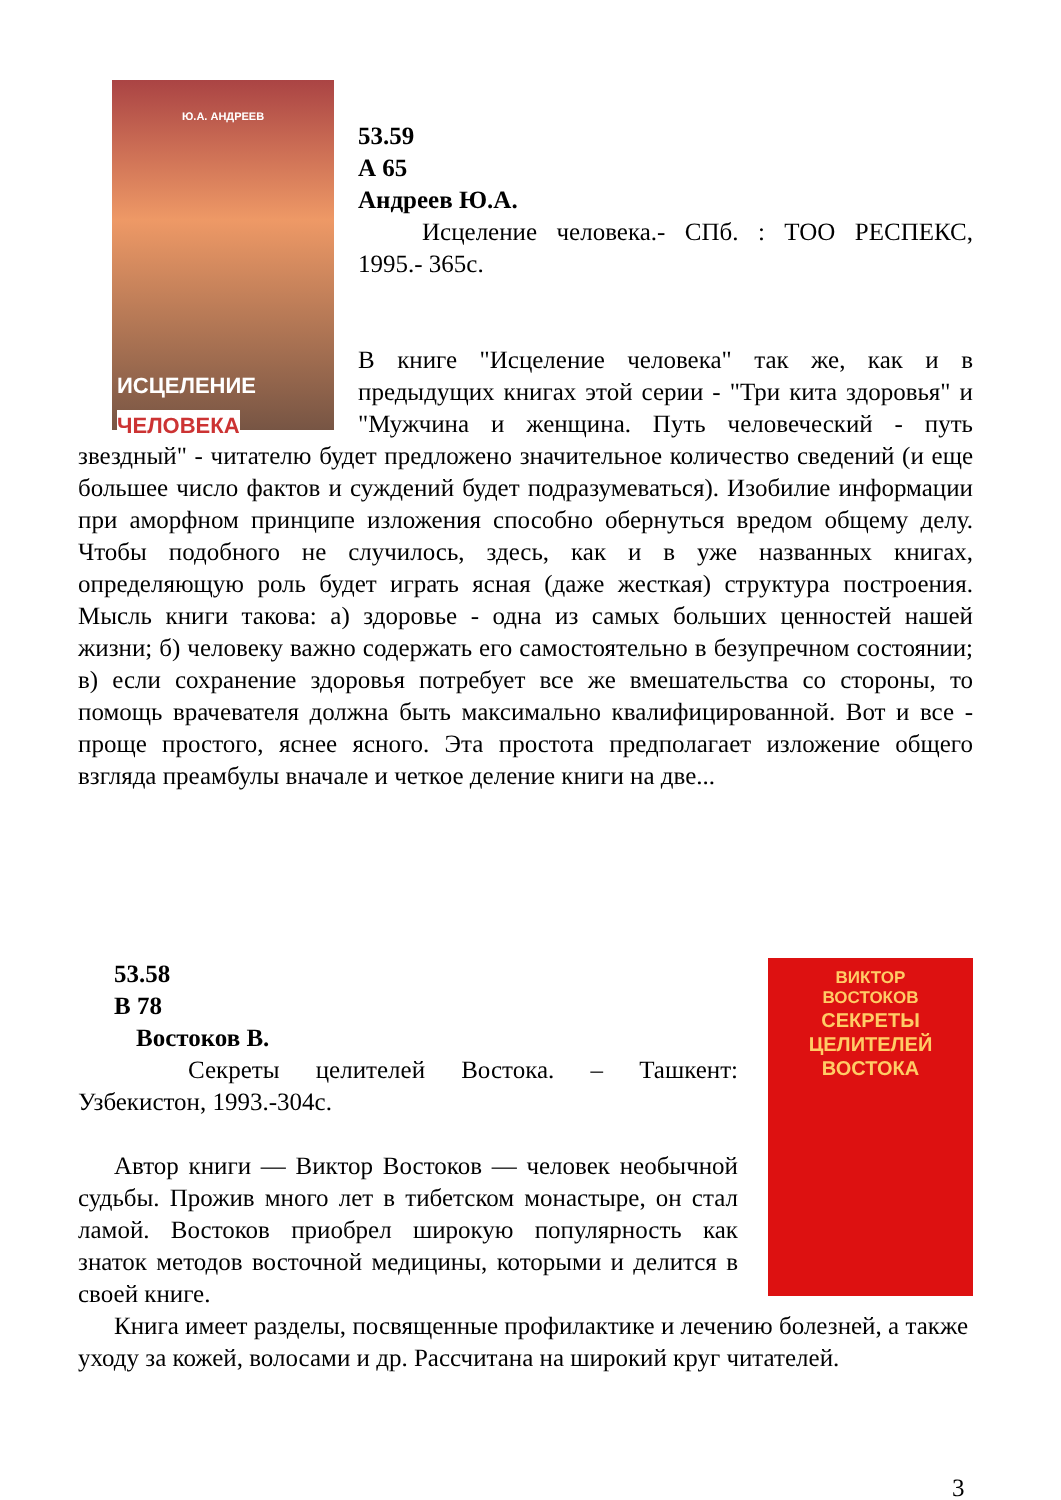Ю.А. АНДРЕЕВ
ИСЦЕЛЕНИЕ
ЧЕЛОВЕКА
53.59
А 65
Андреев Ю.А.
Исцеление человека.- СПб. : ТОО РЕСПЕКС, 1995.- 365с.
В книге "Исцеление человека" так же, как и в предыдущих книгах этой серии - "Три кита здоровья" и "Мужчина и женщина. Путь человеческий - путь звездный" - читателю будет предложено значительное количество сведений (и еще большее число фактов и суждений будет подразумеваться). Изобилие информации при аморфном принципе изложения способно обернуться вредом общему делу. Чтобы подобного не случилось, здесь, как и в уже названных книгах, определяющую роль будет играть ясная (даже жесткая) структура построения. Мысль книги такова: а) здоровье - одна из самых больших ценностей нашей жизни; б) человеку важно содержать его самостоятельно в безупречном состоянии; в) если сохранение здоровья потребует все же вмешательства со стороны, то помощь врачевателя должна быть максимально квалифицированной. Вот и все - проще простого, яснее ясного. Эта простота предполагает изложение общего взгляда преамбулы вначале и четкое деление книги на две...
ВИКТОР
ВОСТОКОВ
СЕКРЕТЫ
ЦЕЛИТЕЛЕЙ
ВОСТОКА
53.58
В 78
Востоков В.
Секреты целителей Востока. – Ташкент: Узбекистон, 1993.-304с.
Автор книги — Виктор Востоков — человек необычной судьбы. Прожив много лет в тибетском монастыре, он стал ламой. Востоков приобрел широкую популярность как знаток методов восточной медицины, которыми и делится в своей книге.
Книга имеет разделы, посвященные профилактике и лечению болезней, а также уходу за кожей, волосами и др. Рассчитана на широкий круг читателей.
3